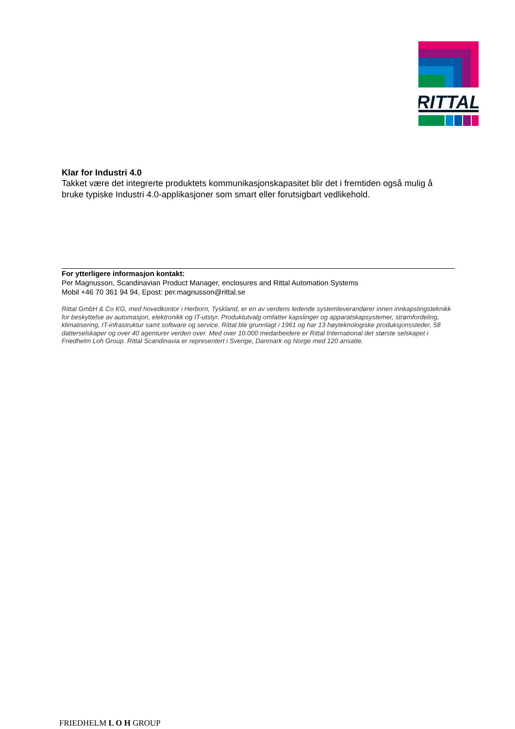RITTAL
Klar for Industri 4.0
Takket være det integrerte produktets kommunikasjonskapasitet blir det i fremtiden også mulig å bruke typiske Industri 4.0-applikasjoner som smart eller forutsigbart vedlikehold.
For ytterligere informasjon kontakt:
Per Magnusson, Scandinavian Product Manager, enclosures and Rittal Automation Systems
Mobil +46 70 361 94 94, Epost: per.magnusson@rittal.se
Rittal GmbH & Co KG, med hovedkontor i Herborn, Tyskland, er en av verdens ledende systemleverandører innen innkapslingsteknikk for beskyttelse av automasjon, elektronikk og IT-utstyr. Produktutvalg omfatter kapslinger og apparatskapsystemer, strømfordeling, klimatisering, IT-infrastruktur samt software og service. Rittal ble grunnlagt i 1961 og har 13 høyteknologiske produksjonssteder, 58 datterselskaper og over 40 agenturer verden over. Med over 10.000 medarbeidere er Rittal International det største selskapet i Friedhelm Loh Group. Rittal Scandinavia er representert i Sverige, Danmark og Norge med 120 ansatte.
FRIEDHELM L O H GROUP